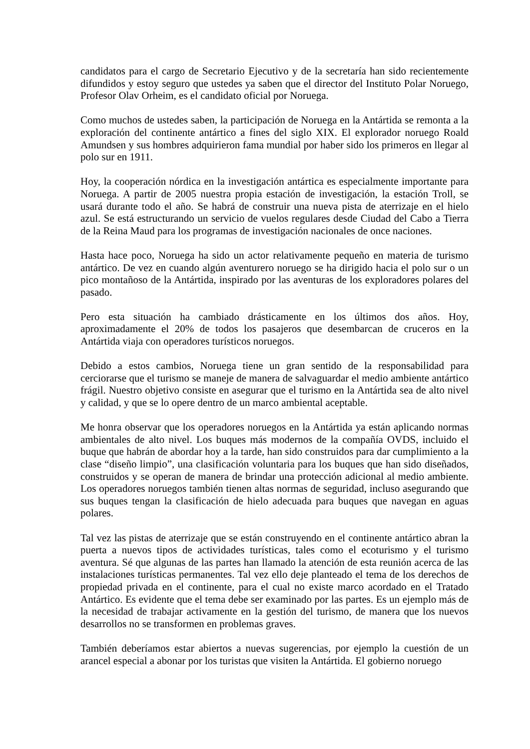candidatos para el cargo de Secretario Ejecutivo y de la secretaría han sido recientemente difundidos y estoy seguro que ustedes ya saben que el director del Instituto Polar Noruego, Profesor Olav Orheim, es el candidato oficial por Noruega.
Como muchos de ustedes saben, la participación de Noruega en la Antártida se remonta a la exploración del continente antártico a fines del siglo XIX. El explorador noruego Roald Amundsen y sus hombres adquirieron fama mundial por haber sido los primeros en llegar al polo sur en 1911.
Hoy, la cooperación nórdica en la investigación antártica es especialmente importante para Noruega. A partir de 2005 nuestra propia estación de investigación, la estación Troll, se usará durante todo el año. Se habrá de construir una nueva pista de aterrizaje en el hielo azul. Se está estructurando un servicio de vuelos regulares desde Ciudad del Cabo a Tierra de la Reina Maud para los programas de investigación nacionales de once naciones.
Hasta hace poco, Noruega ha sido un actor relativamente pequeño en materia de turismo antártico. De vez en cuando algún aventurero noruego se ha dirigido hacia el polo sur o un pico montañoso de la Antártida, inspirado por las aventuras de los exploradores polares del pasado.
Pero esta situación ha cambiado drásticamente en los últimos dos años. Hoy, aproximadamente el 20% de todos los pasajeros que desembarcan de cruceros en la Antártida viaja con operadores turísticos noruegos.
Debido a estos cambios, Noruega tiene un gran sentido de la responsabilidad para cerciorarse que el turismo se maneje de manera de salvaguardar el medio ambiente antártico frágil. Nuestro objetivo consiste en asegurar que el turismo en la Antártida sea de alto nivel y calidad, y que se lo opere dentro de un marco ambiental aceptable.
Me honra observar que los operadores noruegos en la Antártida ya están aplicando normas ambientales de alto nivel. Los buques más modernos de la compañía OVDS, incluido el buque que habrán de abordar hoy a la tarde, han sido construidos para dar cumplimiento a la clase “diseño limpio”, una clasificación voluntaria para los buques que han sido diseñados, construidos y se operan de manera de brindar una protección adicional al medio ambiente. Los operadores noruegos también tienen altas normas de seguridad, incluso asegurando que sus buques tengan la clasificación de hielo adecuada para buques que navegan en aguas polares.
Tal vez las pistas de aterrizaje que se están construyendo en el continente antártico abran la puerta a nuevos tipos de actividades turísticas, tales como el ecoturismo y el turismo aventura. Sé que algunas de las partes han llamado la atención de esta reunión acerca de las instalaciones turísticas permanentes. Tal vez ello deje planteado el tema de los derechos de propiedad privada en el continente, para el cual no existe marco acordado en el Tratado Antártico. Es evidente que el tema debe ser examinado por las partes. Es un ejemplo más de la necesidad de trabajar activamente en la gestión del turismo, de manera que los nuevos desarrollos no se transformen en problemas graves.
También deberíamos estar abiertos a nuevas sugerencias, por ejemplo la cuestión de un arancel especial a abonar por los turistas que visiten la Antártida. El gobierno noruego